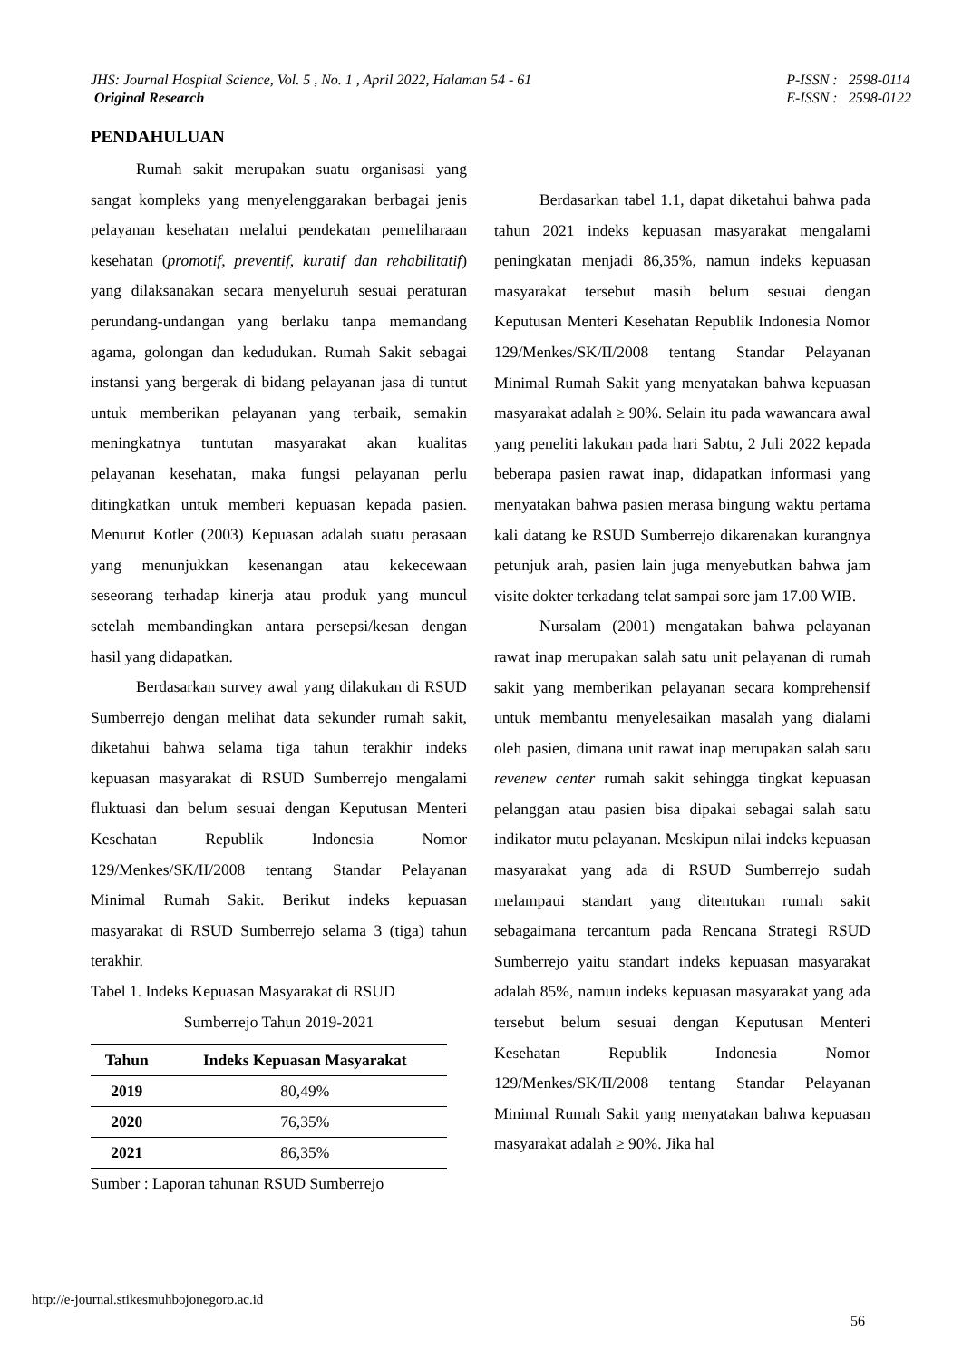JHS: Journal Hospital Science, Vol. 5 , No. 1 , April 2022, Halaman 54 - 61
Original Research
P-ISSN : 2598-0114
E-ISSN : 2598-0122
PENDAHULUAN
Rumah sakit merupakan suatu organisasi yang sangat kompleks yang menyelenggarakan berbagai jenis pelayanan kesehatan melalui pendekatan pemeliharaan kesehatan (promotif, preventif, kuratif dan rehabilitatif) yang dilaksanakan secara menyeluruh sesuai peraturan perundang-undangan yang berlaku tanpa memandang agama, golongan dan kedudukan. Rumah Sakit sebagai instansi yang bergerak di bidang pelayanan jasa di tuntut untuk memberikan pelayanan yang terbaik, semakin meningkatnya tuntutan masyarakat akan kualitas pelayanan kesehatan, maka fungsi pelayanan perlu ditingkatkan untuk memberi kepuasan kepada pasien. Menurut Kotler (2003) Kepuasan adalah suatu perasaan yang menunjukkan kesenangan atau kekecewaan seseorang terhadap kinerja atau produk yang muncul setelah membandingkan antara persepsi/kesan dengan hasil yang didapatkan.
Berdasarkan survey awal yang dilakukan di RSUD Sumberrejo dengan melihat data sekunder rumah sakit, diketahui bahwa selama tiga tahun terakhir indeks kepuasan masyarakat di RSUD Sumberrejo mengalami fluktuasi dan belum sesuai dengan Keputusan Menteri Kesehatan Republik Indonesia Nomor 129/Menkes/SK/II/2008 tentang Standar Pelayanan Minimal Rumah Sakit. Berikut indeks kepuasan masyarakat di RSUD Sumberrejo selama 3 (tiga) tahun terakhir.
Tabel 1. Indeks Kepuasan Masyarakat di RSUD
Sumberrejo Tahun 2019-2021
| Tahun | Indeks Kepuasan Masyarakat |
| --- | --- |
| 2019 | 80,49% |
| 2020 | 76,35% |
| 2021 | 86,35% |
Sumber : Laporan tahunan RSUD Sumberrejo
Berdasarkan tabel 1.1, dapat diketahui bahwa pada tahun 2021 indeks kepuasan masyarakat mengalami peningkatan menjadi 86,35%, namun indeks kepuasan masyarakat tersebut masih belum sesuai dengan Keputusan Menteri Kesehatan Republik Indonesia Nomor 129/Menkes/SK/II/2008 tentang Standar Pelayanan Minimal Rumah Sakit yang menyatakan bahwa kepuasan masyarakat adalah ≥ 90%. Selain itu pada wawancara awal yang peneliti lakukan pada hari Sabtu, 2 Juli 2022 kepada beberapa pasien rawat inap, didapatkan informasi yang menyatakan bahwa pasien merasa bingung waktu pertama kali datang ke RSUD Sumberrejo dikarenakan kurangnya petunjuk arah, pasien lain juga menyebutkan bahwa jam visite dokter terkadang telat sampai sore jam 17.00 WIB.
Nursalam (2001) mengatakan bahwa pelayanan rawat inap merupakan salah satu unit pelayanan di rumah sakit yang memberikan pelayanan secara komprehensif untuk membantu menyelesaikan masalah yang dialami oleh pasien, dimana unit rawat inap merupakan salah satu revenew center rumah sakit sehingga tingkat kepuasan pelanggan atau pasien bisa dipakai sebagai salah satu indikator mutu pelayanan. Meskipun nilai indeks kepuasan masyarakat yang ada di RSUD Sumberrejo sudah melampaui standart yang ditentukan rumah sakit sebagaimana tercantum pada Rencana Strategi RSUD Sumberrejo yaitu standart indeks kepuasan masyarakat adalah 85%, namun indeks kepuasan masyarakat yang ada tersebut belum sesuai dengan Keputusan Menteri Kesehatan Republik Indonesia Nomor 129/Menkes/SK/II/2008 tentang Standar Pelayanan Minimal Rumah Sakit yang menyatakan bahwa kepuasan masyarakat adalah ≥ 90%. Jika hal
http://e-journal.stikesmuhbojonegoro.ac.id
56